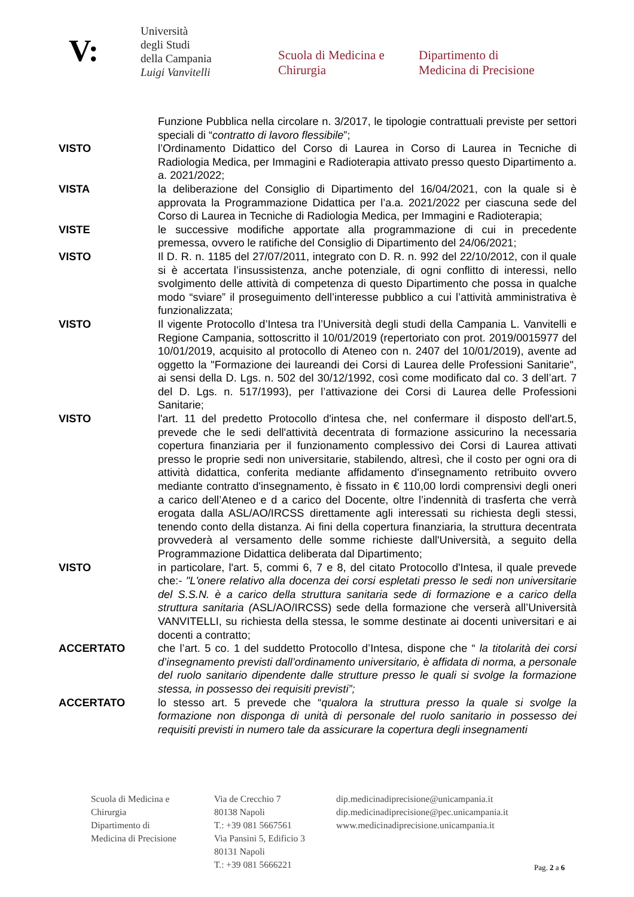V:
Università
degli Studi
della Campania
Luigi Vanvitelli
Scuola di Medicina e
Chirurgia
Dipartimento di
Medicina di Precisione
Funzione Pubblica nella circolare n. 3/2017, le tipologie contrattuali previste per settori speciali di “contratto di lavoro flessibile”;
VISTO l’Ordinamento Didattico del Corso di Laurea in Corso di Laurea in Tecniche di Radiologia Medica, per Immagini e Radioterapia attivato presso questo Dipartimento a. a. 2021/2022;
VISTA la deliberazione del Consiglio di Dipartimento del 16/04/2021, con la quale si è approvata la Programmazione Didattica per l’a.a. 2021/2022 per ciascuna sede del Corso di Laurea in Tecniche di Radiologia Medica, per Immagini e Radioterapia;
VISTE le successive modifiche apportate alla programmazione di cui in precedente premessa, ovvero le ratifiche del Consiglio di Dipartimento del 24/06/2021;
VISTO Il D. R. n. 1185 del 27/07/2011, integrato con D. R. n. 992 del 22/10/2012, con il quale si è accertata l’insussistenza, anche potenziale, di ogni conflitto di interessi, nello svolgimento delle attività di competenza di questo Dipartimento che possa in qualche modo “sviare” il proseguimento dell’interesse pubblico a cui l’attività amministrativa è funzionalizzata;
VISTO Il vigente Protocollo d’Intesa tra l’Università degli studi della Campania L. Vanvitelli e Regione Campania, sottoscritto il 10/01/2019 (repertoriato con prot. 2019/0015977 del 10/01/2019, acquisito al protocollo di Ateneo con n. 2407 del 10/01/2019), avente ad oggetto la "Formazione dei laureandi dei Corsi di Laurea delle Professioni Sanitarie", ai sensi della D. Lgs. n. 502 del 30/12/1992, così come modificato dal co. 3 dell’art. 7 del D. Lgs. n. 517/1993), per l’attivazione dei Corsi di Laurea delle Professioni Sanitarie;
VISTO l'art. 11 del predetto Protocollo d'intesa che, nel confermare il disposto dell'art.5, prevede che le sedi dell'attività decentrata di formazione assicurino la necessaria copertura finanziaria per il funzionamento complessivo dei Corsi di Laurea attivati presso le proprie sedi non universitarie, stabilendo, altresì, che il costo per ogni ora di attività didattica, conferita mediante affidamento d'insegnamento retribuito ovvero mediante contratto d'insegnamento, è fissato in € 110,00 lordi comprensivi degli oneri a carico dell’Ateneo e d a carico del Docente, oltre l’indennità di trasferta che verrà erogata dalla ASL/AO/IRCSS direttamente agli interessati su richiesta degli stessi, tenendo conto della distanza. Ai fini della copertura finanziaria, la struttura decentrata provvederà al versamento delle somme richieste dall'Università, a seguito della Programmazione Didattica deliberata dal Dipartimento;
VISTO in particolare, l'art. 5, commi 6, 7 e 8, del citato Protocollo d'Intesa, il quale prevede che:- "L'onere relativo alla docenza dei corsi espletati presso le sedi non universitarie del S.S.N. è a carico della struttura sanitaria sede di formazione e a carico della struttura sanitaria (ASL/AO/IRCSS) sede della formazione che verserà all’Università VANVITELLI, su richiesta della stessa, le somme destinate ai docenti universitari e ai docenti a contratto;
ACCERTATO che l’art. 5 co. 1 del suddetto Protocollo d’Intesa, dispone che “ la titolarità dei corsi d’insegnamento previsti dall’ordinamento universitario, è affidata di norma, a personale del ruolo sanitario dipendente dalle strutture presso le quali si svolge la formazione stessa, in possesso dei requisiti previsti”;
ACCERTATO lo stesso art. 5 prevede che “qualora la struttura presso la quale si svolge la formazione non disponga di unità di personale del ruolo sanitario in possesso dei requisiti previsti in numero tale da assicurare la copertura degli insegnamenti
Scuola di Medicina e
Chirurgia
Dipartimento di
Medicina di Precisione
Via de Crecchio 7
80138 Napoli
T.: +39 081 5667561
Via Pansini 5, Edificio 3
80131 Napoli
T.: +39 081 5666221
dip.medicinadiprecisione@unicampania.it
dip.medicinadiprecisione@pec.unicampania.it
www.medicinadiprecisione.unicampania.it
Pag. 2 a 6